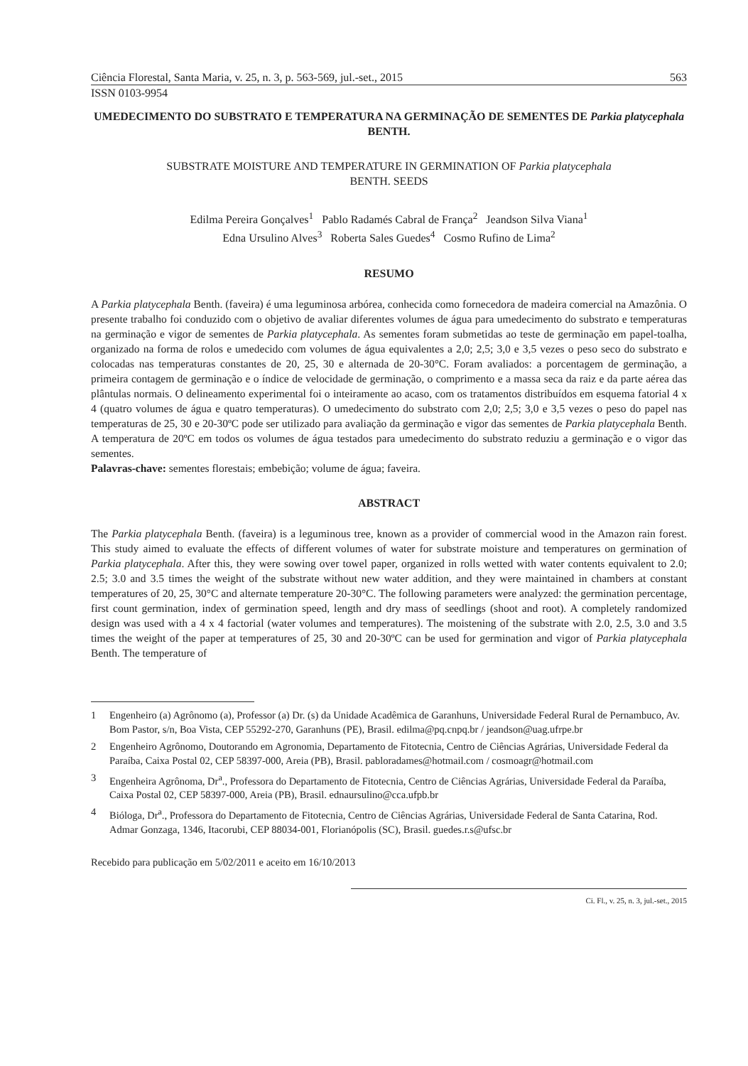Ciência Florestal, Santa Maria, v. 25, n. 3, p. 563-569, jul.-set., 2015 563
ISSN 0103-9954
UMEDECIMENTO DO SUBSTRATO E TEMPERATURA NA GERMINAÇÃO DE SEMENTES DE Parkia platycephala BENTH.
SUBSTRATE MOISTURE AND TEMPERATURE IN GERMINATION OF Parkia platycephala
BENTH. SEEDS
Edilma Pereira Gonçalves<sup>1</sup> Pablo Radamés Cabral de França<sup>2</sup> Jeandson Silva Viana<sup>1</sup>
Edna Ursulino Alves<sup>3</sup> Roberta Sales Guedes<sup>4</sup> Cosmo Rufino de Lima<sup>2</sup>
RESUMO
A Parkia platycephala Benth. (faveira) é uma leguminosa arbórea, conhecida como fornecedora de madeira comercial na Amazônia. O presente trabalho foi conduzido com o objetivo de avaliar diferentes volumes de água para umedecimento do substrato e temperaturas na germinação e vigor de sementes de Parkia platycephala. As sementes foram submetidas ao teste de germinação em papel-toalha, organizado na forma de rolos e umedecido com volumes de água equivalentes a 2,0; 2,5; 3,0 e 3,5 vezes o peso seco do substrato e colocadas nas temperaturas constantes de 20, 25, 30 e alternada de 20-30°C. Foram avaliados: a porcentagem de germinação, a primeira contagem de germinação e o índice de velocidade de germinação, o comprimento e a massa seca da raiz e da parte aérea das plântulas normais. O delineamento experimental foi o inteiramente ao acaso, com os tratamentos distribuídos em esquema fatorial 4 x 4 (quatro volumes de água e quatro temperaturas). O umedecimento do substrato com 2,0; 2,5; 3,0 e 3,5 vezes o peso do papel nas temperaturas de 25, 30 e 20-30ºC pode ser utilizado para avaliação da germinação e vigor das sementes de Parkia platycephala Benth. A temperatura de 20ºC em todos os volumes de água testados para umedecimento do substrato reduziu a germinação e o vigor das sementes.
Palavras-chave: sementes florestais; embebição; volume de água; faveira.
ABSTRACT
The Parkia platycephala Benth. (faveira) is a leguminous tree, known as a provider of commercial wood in the Amazon rain forest. This study aimed to evaluate the effects of different volumes of water for substrate moisture and temperatures on germination of Parkia platycephala. After this, they were sowing over towel paper, organized in rolls wetted with water contents equivalent to 2.0; 2.5; 3.0 and 3.5 times the weight of the substrate without new water addition, and they were maintained in chambers at constant temperatures of 20, 25, 30°C and alternate temperature 20-30°C. The following parameters were analyzed: the germination percentage, first count germination, index of germination speed, length and dry mass of seedlings (shoot and root). A completely randomized design was used with a 4 x 4 factorial (water volumes and temperatures). The moistening of the substrate with 2.0, 2.5, 3.0 and 3.5 times the weight of the paper at temperatures of 25, 30 and 20-30ºC can be used for germination and vigor of Parkia platycephala Benth. The temperature of
1 Engenheiro (a) Agrônomo (a), Professor (a) Dr. (s) da Unidade Acadêmica de Garanhuns, Universidade Federal Rural de Pernambuco, Av. Bom Pastor, s/n, Boa Vista, CEP 55292-270, Garanhuns (PE), Brasil. edilma@pq.cnpq.br / jeandson@uag.ufrpe.br
2 Engenheiro Agrônomo, Doutorando em Agronomia, Departamento de Fitotecnia, Centro de Ciências Agrárias, Universidade Federal da Paraíba, Caixa Postal 02, CEP 58397-000, Areia (PB), Brasil. pabloradames@hotmail.com / cosmoagr@hotmail.com
3 Engenheira Agrônoma, Dr<sup>a</sup>., Professora do Departamento de Fitotecnia, Centro de Ciências Agrárias, Universidade Federal da Paraíba, Caixa Postal 02, CEP 58397-000, Areia (PB), Brasil. ednaursulino@cca.ufpb.br
4 Bióloga, Dr<sup>a</sup>., Professora do Departamento de Fitotecnia, Centro de Ciências Agrárias, Universidade Federal de Santa Catarina, Rod. Admar Gonzaga, 1346, Itacorubi, CEP 88034-001, Florianópolis (SC), Brasil. guedes.r.s@ufsc.br
Recebido para publicação em 5/02/2011 e aceito em 16/10/2013
Ci. Fl., v. 25, n. 3, jul.-set., 2015